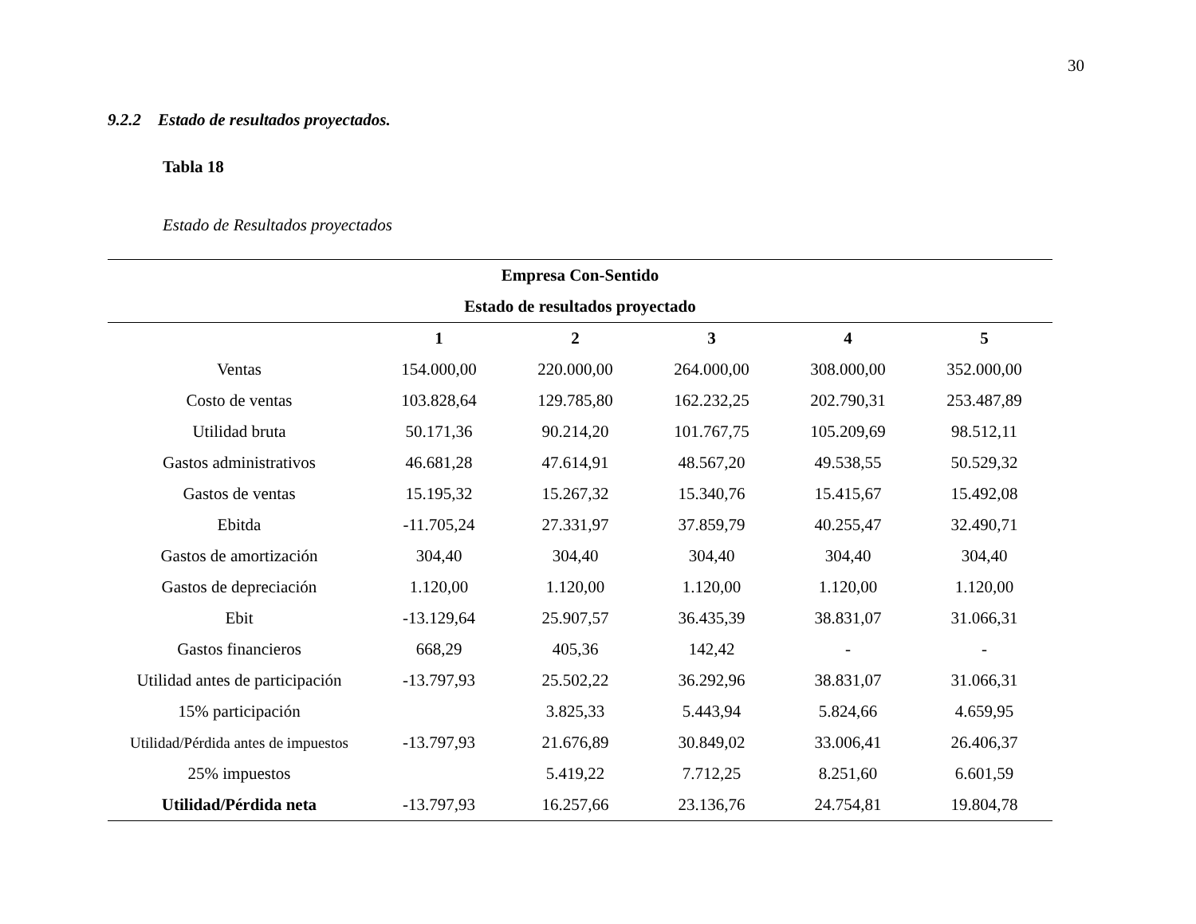30
9.2.2 Estado de resultados proyectados.
Tabla 18
Estado de Resultados proyectados
| Empresa Con-Sentido | | | | | |
| --- | --- | --- | --- | --- | --- |
| Estado de resultados proyectado | | | | | |
| | 1 | 2 | 3 | 4 | 5 |
| Ventas | 154.000,00 | 220.000,00 | 264.000,00 | 308.000,00 | 352.000,00 |
| Costo de ventas | 103.828,64 | 129.785,80 | 162.232,25 | 202.790,31 | 253.487,89 |
| Utilidad bruta | 50.171,36 | 90.214,20 | 101.767,75 | 105.209,69 | 98.512,11 |
| Gastos administrativos | 46.681,28 | 47.614,91 | 48.567,20 | 49.538,55 | 50.529,32 |
| Gastos de ventas | 15.195,32 | 15.267,32 | 15.340,76 | 15.415,67 | 15.492,08 |
| Ebitda | -11.705,24 | 27.331,97 | 37.859,79 | 40.255,47 | 32.490,71 |
| Gastos de amortización | 304,40 | 304,40 | 304,40 | 304,40 | 304,40 |
| Gastos de depreciación | 1.120,00 | 1.120,00 | 1.120,00 | 1.120,00 | 1.120,00 |
| Ebit | -13.129,64 | 25.907,57 | 36.435,39 | 38.831,07 | 31.066,31 |
| Gastos financieros | 668,29 | 405,36 | 142,42 | - | - |
| Utilidad antes de participación | -13.797,93 | 25.502,22 | 36.292,96 | 38.831,07 | 31.066,31 |
| 15% participación | | 3.825,33 | 5.443,94 | 5.824,66 | 4.659,95 |
| Utilidad/Pérdida antes de impuestos | -13.797,93 | 21.676,89 | 30.849,02 | 33.006,41 | 26.406,37 |
| 25% impuestos | | 5.419,22 | 7.712,25 | 8.251,60 | 6.601,59 |
| Utilidad/Pérdida neta | -13.797,93 | 16.257,66 | 23.136,76 | 24.754,81 | 19.804,78 |